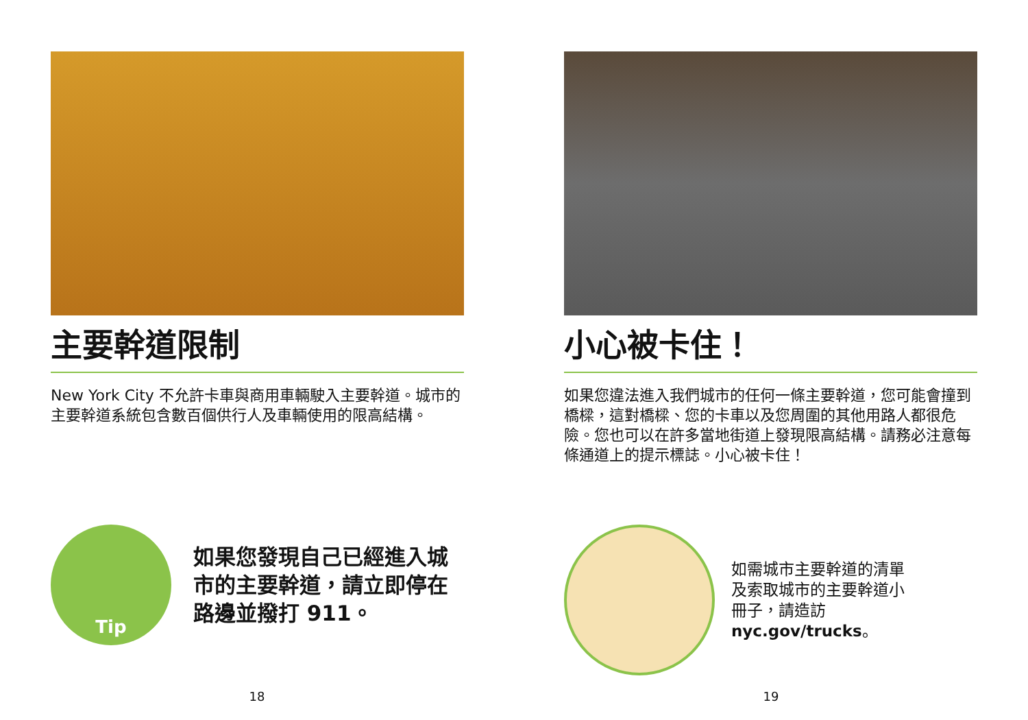主要幹道限制
New York City 不允許卡車與商用車輛駛入主要幹道。城市的主要幹道系統包含數百個供行人及車輛使用的限高結構。
Tip
如果您發現自己已經進入城市的主要幹道，請立即停在路邊並撥打 911。
18
小心被卡住！
如果您違法進入我們城市的任何一條主要幹道，您可能會撞到橋樑，這對橋樑、您的卡車以及您周圍的其他用路人都很危險。您也可以在許多當地街道上發現限高結構。請務必注意每條通道上的提示標誌。小心被卡住！
如需城市主要幹道的清單及索取城市的主要幹道小冊子，請造訪 nyc.gov/trucks。
19